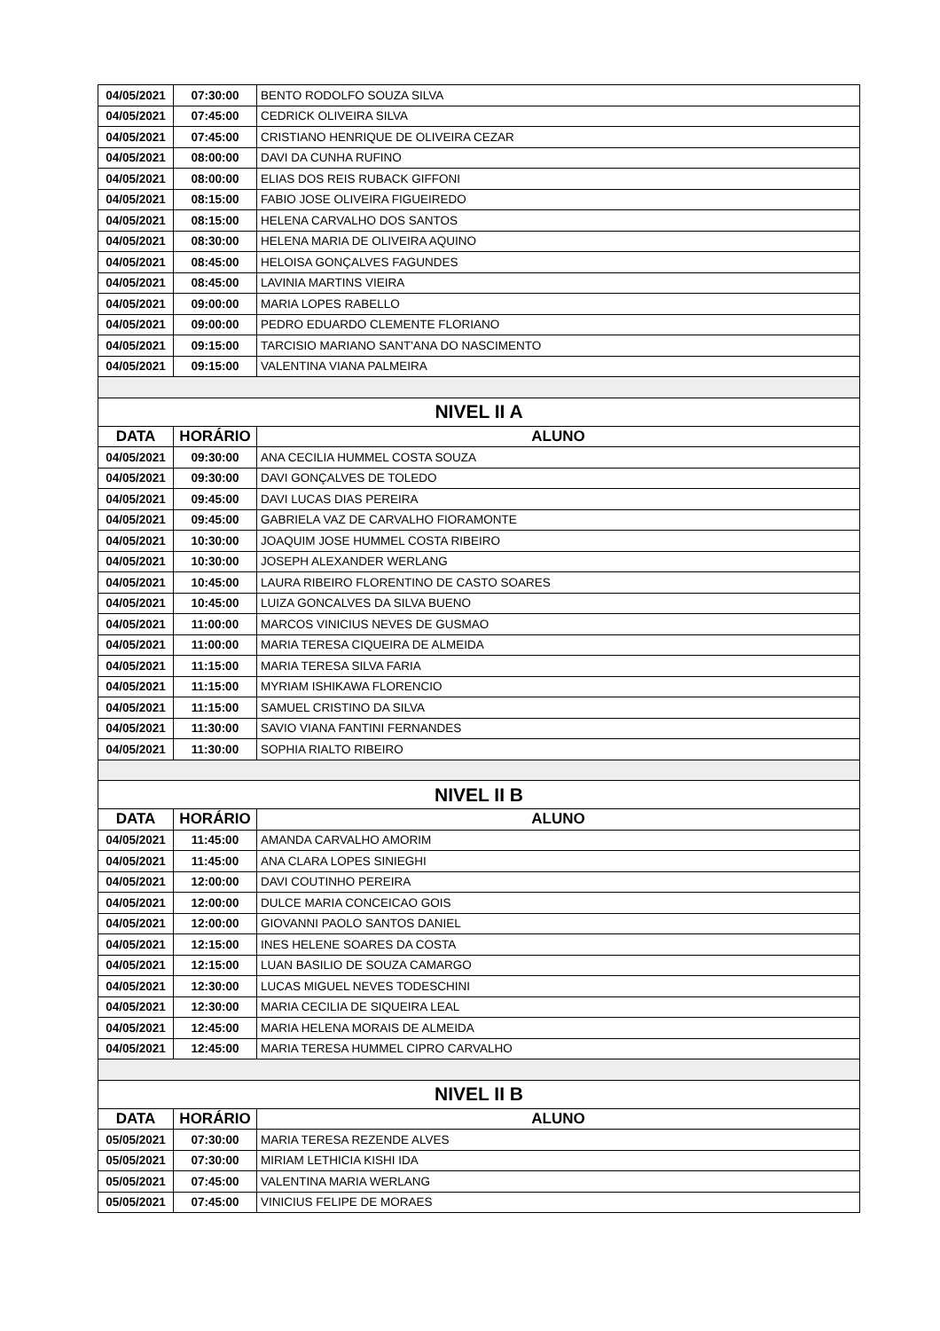| 04/05/2021 | 07:30:00 | BENTO RODOLFO SOUZA SILVA |
| 04/05/2021 | 07:45:00 | CEDRICK OLIVEIRA SILVA |
| 04/05/2021 | 07:45:00 | CRISTIANO HENRIQUE DE OLIVEIRA CEZAR |
| 04/05/2021 | 08:00:00 | DAVI DA CUNHA RUFINO |
| 04/05/2021 | 08:00:00 | ELIAS DOS REIS RUBACK GIFFONI |
| 04/05/2021 | 08:15:00 | FABIO JOSE OLIVEIRA FIGUEIREDO |
| 04/05/2021 | 08:15:00 | HELENA CARVALHO DOS SANTOS |
| 04/05/2021 | 08:30:00 | HELENA MARIA DE OLIVEIRA AQUINO |
| 04/05/2021 | 08:45:00 | HELOISA GONÇALVES FAGUNDES |
| 04/05/2021 | 08:45:00 | LAVINIA MARTINS VIEIRA |
| 04/05/2021 | 09:00:00 | MARIA LOPES RABELLO |
| 04/05/2021 | 09:00:00 | PEDRO EDUARDO CLEMENTE FLORIANO |
| 04/05/2021 | 09:15:00 | TARCISIO MARIANO SANT'ANA DO NASCIMENTO |
| 04/05/2021 | 09:15:00 | VALENTINA VIANA PALMEIRA |
| NIVEL II A | | |
| DATA | HORÁRIO | ALUNO |
| 04/05/2021 | 09:30:00 | ANA CECILIA HUMMEL COSTA SOUZA |
| 04/05/2021 | 09:30:00 | DAVI GONÇALVES DE TOLEDO |
| 04/05/2021 | 09:45:00 | DAVI LUCAS DIAS PEREIRA |
| 04/05/2021 | 09:45:00 | GABRIELA VAZ DE CARVALHO FIORAMONTE |
| 04/05/2021 | 10:30:00 | JOAQUIM JOSE HUMMEL COSTA RIBEIRO |
| 04/05/2021 | 10:30:00 | JOSEPH ALEXANDER WERLANG |
| 04/05/2021 | 10:45:00 | LAURA RIBEIRO FLORENTINO DE CASTO SOARES |
| 04/05/2021 | 10:45:00 | LUIZA GONCALVES DA SILVA BUENO |
| 04/05/2021 | 11:00:00 | MARCOS VINICIUS NEVES DE GUSMAO |
| 04/05/2021 | 11:00:00 | MARIA TERESA CIQUEIRA DE ALMEIDA |
| 04/05/2021 | 11:15:00 | MARIA TERESA SILVA FARIA |
| 04/05/2021 | 11:15:00 | MYRIAM ISHIKAWA FLORENCIO |
| 04/05/2021 | 11:15:00 | SAMUEL CRISTINO DA SILVA |
| 04/05/2021 | 11:30:00 | SAVIO VIANA FANTINI FERNANDES |
| 04/05/2021 | 11:30:00 | SOPHIA RIALTO RIBEIRO |
| NIVEL II B | | |
| DATA | HORÁRIO | ALUNO |
| 04/05/2021 | 11:45:00 | AMANDA CARVALHO AMORIM |
| 04/05/2021 | 11:45:00 | ANA CLARA LOPES SINIEGHI |
| 04/05/2021 | 12:00:00 | DAVI COUTINHO PEREIRA |
| 04/05/2021 | 12:00:00 | DULCE MARIA CONCEICAO GOIS |
| 04/05/2021 | 12:00:00 | GIOVANNI PAOLO SANTOS DANIEL |
| 04/05/2021 | 12:15:00 | INES HELENE SOARES DA COSTA |
| 04/05/2021 | 12:15:00 | LUAN BASILIO DE SOUZA CAMARGO |
| 04/05/2021 | 12:30:00 | LUCAS MIGUEL NEVES TODESCHINI |
| 04/05/2021 | 12:30:00 | MARIA CECILIA DE SIQUEIRA LEAL |
| 04/05/2021 | 12:45:00 | MARIA HELENA MORAIS DE ALMEIDA |
| 04/05/2021 | 12:45:00 | MARIA TERESA HUMMEL CIPRO CARVALHO |
| NIVEL II B | | |
| DATA | HORÁRIO | ALUNO |
| 05/05/2021 | 07:30:00 | MARIA TERESA REZENDE ALVES |
| 05/05/2021 | 07:30:00 | MIRIAM LETHICIA KISHI IDA |
| 05/05/2021 | 07:45:00 | VALENTINA MARIA WERLANG |
| 05/05/2021 | 07:45:00 | VINICIUS FELIPE DE MORAES |